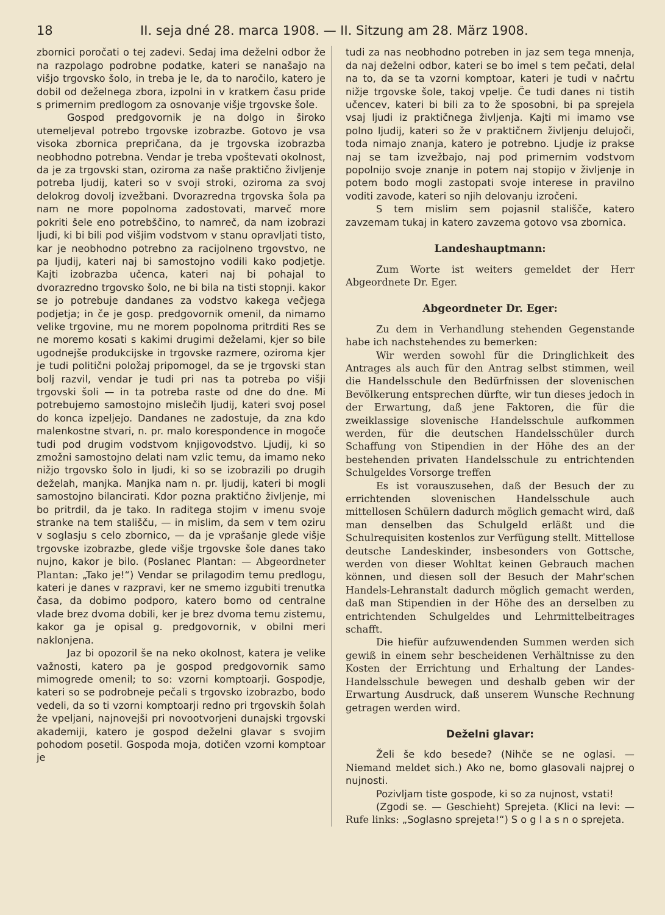18 II. seja dné 28. marca 1908. — II. Sitzung am 28. März 1908.
zbornici poročati o tej zadevi. Sedaj ima deželni odbor že na razpolago podrobne podatke, kateri se nanašajo na višjo trgovsko šolo, in treba je le, da to naročilo, katero je dobil od deželnega zbora, izpolni in v kratkem času pride s primernim predlogom za osnovanje višje trgovske šole.
Gospod predgovornik je na dolgo in široko utemeljeval potrebo trgovske izobrazbe. Gotovo je vsa visoka zbornica prepričana, da je trgovska izobrazba neobhodno potrebna. Vendar je treba vpoštevati okolnost, da je za trgovski stan, oziroma za naše praktično življenje potreba ljudij, kateri so v svoji stroki, oziroma za svoj delokrog dovolj izvežbani. Dvorazredna trgovska šola pa nam ne more popolnoma zadostovati, marveč more pokriti šele eno potrebščino, to namreč, da nam izobrazi ljudi, ki bi bili pod višjim vodstvom v stanu opravljati tisto, kar je neobhodno potrebno za racijolneno trgovstvo, ne pa ljudij, kateri naj bi samostojno vodili kako podjetje. Kajti izobrazba učenca, kateri naj bi pohajal to dvorazredno trgovsko šolo, ne bi bila na tisti stopnji. kakor se jo potrebuje dandanes za vodstvo kakega večjega podjetja; in če je gosp. predgovornik omenil, da nimamo velike trgovine, mu ne morem popolnoma pritrditi Res se ne moremo kosati s kakimi drugimi deželami, kjer so bile ugodnejše produkcijske in trgovske razmere, oziroma kjer je tudi politični položaj pripomogel, da se je trgovski stan bolj razvil, vendar je tudi pri nas ta potreba po višji trgovski šoli — in ta potreba raste od dne do dne. Mi potrebujemo samostojno mislečih ljudij, kateri svoj posel do konca izpeljejo. Dandanes ne zadostuje, da zna kdo malenkostne stvari, n. pr. malo korespondence in mogoče tudi pod drugim vodstvom knjigovodstvo. Ljudij, ki so zmožni samostojno delati nam vzlic temu, da imamo neko nižjo trgovsko šolo in ljudi, ki so se izobrazili po drugih deželah, manjka. Manjka nam n. pr. ljudij, kateri bi mogli samostojno bilancirati. Kdor pozna praktično življenje, mi bo pritrdil, da je tako. In raditega stojim v imenu svoje stranke na tem stališču, — in mislim, da sem v tem oziru v soglasju s celo zbornico, — da je vprašanje glede višje trgovske izobrazbe, glede višje trgovske šole danes tako nujno, kakor je bilo. (Poslanec Plantan: — Abgeordneter Plantan: „Tako je!“) Vendar se prilagodim temu predlogu, kateri je danes v razpravi, ker ne smemo izgubiti trenutka časa, da dobimo podporo, katero bomo od centralne vlade brez dvoma dobili, ker je brez dvoma temu zistemu, kakor ga je opisal g. predgovornik, v obilni meri naklonjena.
Jaz bi opozoril še na neko okolnost, katera je velike važnosti, katero pa je gospod predgovornik samo mimogrede omenil; to so: vzorni komptoarji. Gospodje, kateri so se podrobneje pečali s trgovsko izobrazbo, bodo vedeli, da so ti vzorni komptoarji redno pri trgovskih šolah že vpeljani, najnovejši pri novootvorjeni dunajski trgovski akademiji, katero je gospod deželni glavar s svojim pohodom posetil. Gospoda moja, dotičen vzorni komptoar je
tudi za nas neobhodno potreben in jaz sem tega mnenja, da naj deželni odbor, kateri se bo imel s tem pečati, delal na to, da se ta vzorni komptoar, kateri je tudi v načrtu nižje trgovske šole, takoj vpelje. Če tudi danes ni tistih učencev, kateri bi bili za to že sposobni, bi pa sprejela vsaj ljudi iz praktičnega življenja. Kajti mi imamo vse polno ljudij, kateri so že v praktičnem življenju delujoči, toda nimajo znanja, katero je potrebno. Ljudje iz prakse naj se tam izvežbajo, naj pod primernim vodstvom popolnijo svoje znanje in potem naj stopijo v življenje in potem bodo mogli zastopati svoje interese in pravilno voditi zavode, kateri so njih delovanju izročeni.
S tem mislim sem pojasnil stališče, katero zavzemam tukaj in katero zavzema gotovo vsa zbornica.
Landeshauptmann:
Zum Worte ist weiters gemeldet der Herr Abgeordnete Dr. Eger.
Abgeordneter Dr. Eger:
Zu dem in Verhandlung stehenden Gegenstande habe ich nachstehendes zu bemerken:
Wir werden sowohl für die Dringlichkeit des Antrages als auch für den Antrag selbst stimmen, weil die Handelsschule den Bedürfnissen der slovenischen Bevölkerung entsprechen dürfte, wir tun dieses jedoch in der Erwartung, daß jene Faktoren, die für die zweiklassige slovenische Handelsschule aufkommen werden, für die deutschen Handelsschüler durch Schaffung von Stipendien in der Höhe des an der bestehenden privaten Handelsschule zu entrichtenden Schulgeldes Vorsorge treffen
Es ist vorauszusehen, daß der Besuch der zu errichtenden slovenischen Handelsschule auch mittellosen Schülern dadurch möglich gemacht wird, daß man denselben das Schulgeld erläßt und die Schulrequisiten kostenlos zur Verfügung stellt. Mittellose deutsche Landeskinder, insbesonders von Gottsche, werden von dieser Wohltat keinen Gebrauch machen können, und diesen soll der Besuch der Mahr'schen Handels-Lehranstalt dadurch möglich gemacht werden, daß man Stipendien in der Höhe des an derselben zu entrichtenden Schulgeldes und Lehrmittelbeitrages schafft.
Die hiefür aufzuwendenden Summen werden sich gewiß in einem sehr bescheidenen Verhältnisse zu den Kosten der Errichtung und Erhaltung der Landes-Handelsschule bewegen und deshalb geben wir der Erwartung Ausdruck, daß unserem Wunsche Rechnung getragen werden wird.
Deželni glavar:
Želi še kdo besede? (Nihče se ne oglasi. — Niemand meldet sich.) Ako ne, bomo glasovali najprej o nujnosti.
Pozivljam tiste gospode, ki so za nujnost, vstati!
(Zgodi se. — Geschieht) Sprejeta. (Klici na levi: — Rufe links: „Soglasno sprejeta!“) S o g l a s n o sprejeta.